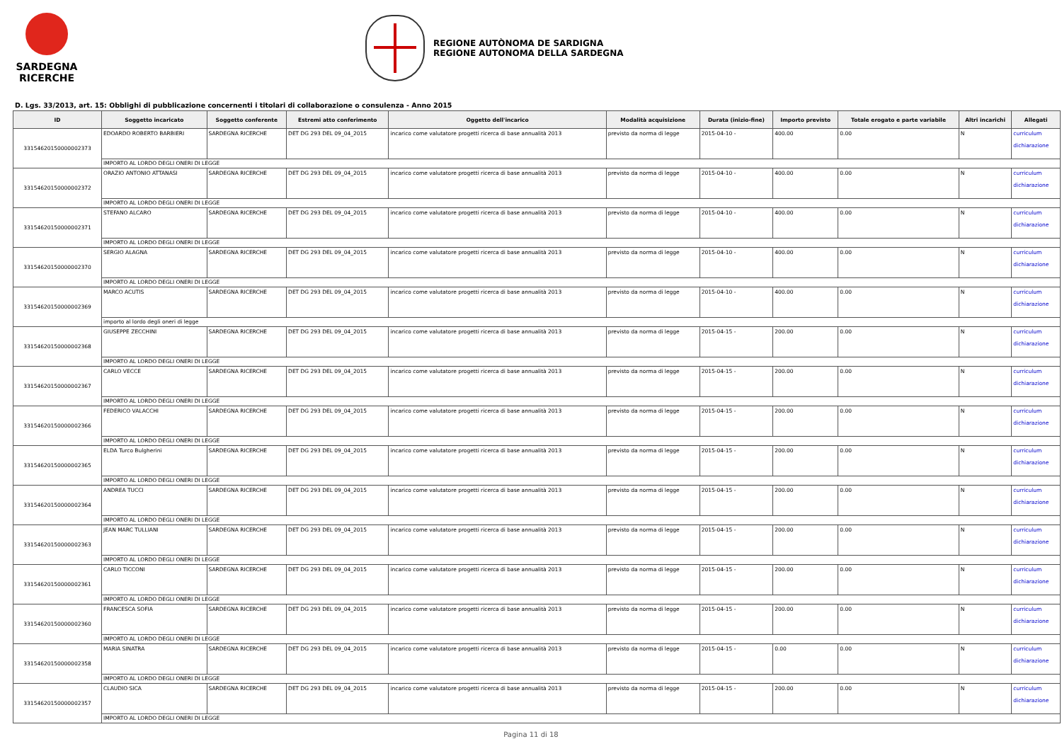SARDEGNA
RICERCHE
REGIONE AUTÒNOMA DE SARDIGNA
REGIONE AUTONOMA DELLA SARDEGNA
D. Lgs. 33/2013, art. 15: Obblighi di pubblicazione concernenti i titolari di collaborazione o consulenza - Anno 2015
| ID | Soggetto incaricato | Soggetto conferente | Estremi atto conferimento | Oggetto dell'incarico | Modalità acquisizione | Durata (inizio-fine) | Importo previsto | Totale erogato e parte variabile | Altri incarichi | Allegati |
| --- | --- | --- | --- | --- | --- | --- | --- | --- | --- | --- |
| 33154620150000002373 | EDOARDO ROBERTO BARBIERI | SARDEGNA RICERCHE | DET DG 293 DEL 09_04_2015 | incarico come valutatore progetti ricerca di base annualità 2013 | previsto da norma di legge | 2015-04-10 - | 400.00 | 0.00 | N | curriculum dichiarazione |
| | IMPORTO AL LORDO DEGLI ONERI DI LEGGE | | | | | | | | | |
| 33154620150000002372 | ORAZIO ANTONIO ATTANASI | SARDEGNA RICERCHE | DET DG 293 DEL 09_04_2015 | incarico come valutatore progetti ricerca di base annualità 2013 | previsto da norma di legge | 2015-04-10 - | 400.00 | 0.00 | N | curriculum dichiarazione |
| | IMPORTO AL LORDO DEGLI ONERI DI LEGGE | | | | | | | | | |
| 33154620150000002371 | STEFANO ALCARO | SARDEGNA RICERCHE | DET DG 293 DEL 09_04_2015 | incarico come valutatore progetti ricerca di base annualità 2013 | previsto da norma di legge | 2015-04-10 - | 400.00 | 0.00 | N | curriculum dichiarazione |
| | IMPORTO AL LORDO DEGLI ONERI DI LEGGE | | | | | | | | | |
| 33154620150000002370 | SERGIO ALAGNA | SARDEGNA RICERCHE | DET DG 293 DEL 09_04_2015 | incarico come valutatore progetti ricerca di base annualità 2013 | previsto da norma di legge | 2015-04-10 - | 400.00 | 0.00 | N | curriculum dichiarazione |
| | IMPORTO AL LORDO DEGLI ONERI DI LEGGE | | | | | | | | | |
| 33154620150000002369 | MARCO ACUTIS | SARDEGNA RICERCHE | DET DG 293 DEL 09_04_2015 | incarico come valutatore progetti ricerca di base annualità 2013 | previsto da norma di legge | 2015-04-10 - | 400.00 | 0.00 | N | curriculum dichiarazione |
| | importo al lordo degli oneri di legge | | | | | | | | | |
| 33154620150000002368 | GIUSEPPE ZECCHINI | SARDEGNA RICERCHE | DET DG 293 DEL 09_04_2015 | incarico come valutatore progetti ricerca di base annualità 2013 | previsto da norma di legge | 2015-04-15 - | 200.00 | 0.00 | N | curriculum dichiarazione |
| | IMPORTO AL LORDO DEGLI ONERI DI LEGGE | | | | | | | | | |
| 33154620150000002367 | CARLO VECCE | SARDEGNA RICERCHE | DET DG 293 DEL 09_04_2015 | incarico come valutatore progetti ricerca di base annualità 2013 | previsto da norma di legge | 2015-04-15 - | 200.00 | 0.00 | N | curriculum dichiarazione |
| | IMPORTO AL LORDO DEGLI ONERI DI LEGGE | | | | | | | | | |
| 33154620150000002366 | FEDERICO VALACCHI | SARDEGNA RICERCHE | DET DG 293 DEL 09_04_2015 | incarico come valutatore progetti ricerca di base annualità 2013 | previsto da norma di legge | 2015-04-15 - | 200.00 | 0.00 | N | curriculum dichiarazione |
| | IMPORTO AL LORDO DEGLI ONERI DI LEGGE | | | | | | | | | |
| 33154620150000002365 | ELDA Turco Bulgherini | SARDEGNA RICERCHE | DET DG 293 DEL 09_04_2015 | incarico come valutatore progetti ricerca di base annualità 2013 | previsto da norma di legge | 2015-04-15 - | 200.00 | 0.00 | N | curriculum dichiarazione |
| | IMPORTO AL LORDO DEGLI ONERI DI LEGGE | | | | | | | | | |
| 33154620150000002364 | ANDREA TUCCI | SARDEGNA RICERCHE | DET DG 293 DEL 09_04_2015 | incarico come valutatore progetti ricerca di base annualità 2013 | previsto da norma di legge | 2015-04-15 - | 200.00 | 0.00 | N | curriculum dichiarazione |
| | IMPORTO AL LORDO DEGLI ONERI DI LEGGE | | | | | | | | | |
| 33154620150000002363 | JEAN MARC TULLIANI | SARDEGNA RICERCHE | DET DG 293 DEL 09_04_2015 | incarico come valutatore progetti ricerca di base annualità 2013 | previsto da norma di legge | 2015-04-15 - | 200.00 | 0.00 | N | curriculum dichiarazione |
| | IMPORTO AL LORDO DEGLI ONERI DI LEGGE | | | | | | | | | |
| 33154620150000002361 | CARLO TICCONI | SARDEGNA RICERCHE | DET DG 293 DEL 09_04_2015 | incarico come valutatore progetti ricerca di base annualità 2013 | previsto da norma di legge | 2015-04-15 - | 200.00 | 0.00 | N | curriculum dichiarazione |
| | IMPORTO AL LORDO DEGLI ONERI DI LEGGE | | | | | | | | | |
| 33154620150000002360 | FRANCESCA SOFIA | SARDEGNA RICERCHE | DET DG 293 DEL 09_04_2015 | incarico come valutatore progetti ricerca di base annualità 2013 | previsto da norma di legge | 2015-04-15 - | 200.00 | 0.00 | N | curriculum dichiarazione |
| | IMPORTO AL LORDO DEGLI ONERI DI LEGGE | | | | | | | | | |
| 33154620150000002358 | MARIA SINATRA | SARDEGNA RICERCHE | DET DG 293 DEL 09_04_2015 | incarico come valutatore progetti ricerca di base annualità 2013 | previsto da norma di legge | 2015-04-15 - | 0.00 | 0.00 | N | curriculum dichiarazione |
| | IMPORTO AL LORDO DEGLI ONERI DI LEGGE | | | | | | | | | |
| 33154620150000002357 | CLAUDIO SICA | SARDEGNA RICERCHE | DET DG 293 DEL 09_04_2015 | incarico come valutatore progetti ricerca di base annualità 2013 | previsto da norma di legge | 2015-04-15 - | 200.00 | 0.00 | N | curriculum dichiarazione |
| | IMPORTO AL LORDO DEGLI ONERI DI LEGGE | | | | | | | | | |
Pagina 11 di 18